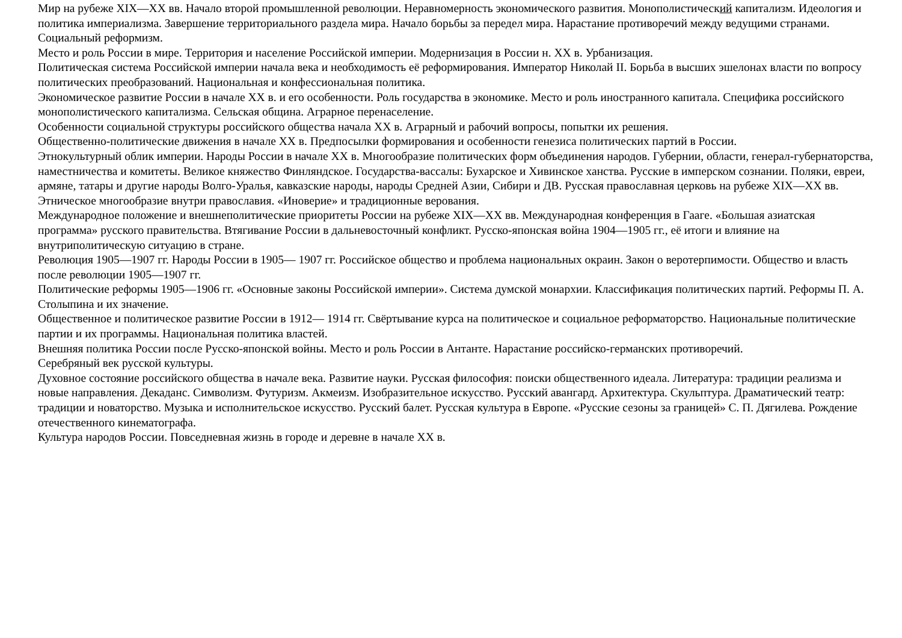Мир на рубеже XIX—XX вв. Начало второй промышленной революции. Неравномерность экономического развития. Монополистический капитализм. Идеология и политика империализма. Завершение территориального раздела мира. Начало борьбы за передел мира. Нарастание противоречий между ведущими странами. Социальный реформизм.
Место и роль России в мире. Территория и население Российской империи. Модернизация в России н. XX в. Урбанизация.
Политическая система Российской империи начала века и необходимость её реформирования. Император Николай II. Борьба в высших эшелонах власти по вопросу политических преобразований. Национальная и конфессиональная политика.
Экономическое развитие России в начале XX в. и его особенности. Роль государства в экономике. Место и роль иностранного капитала. Специфика российского монополистического капитализма. Сельская община. Аграрное перенаселение.
Особенности социальной структуры российского общества начала XX в. Аграрный и рабочий вопросы, попытки их решения.
Общественно-политические движения в начале XX в. Предпосылки формирования и особенности генезиса политических партий в России.
Этнокультурный облик империи. Народы России в начале XX в. Многообразие политических форм объединения народов. Губернии, области, генерал-губернаторства, наместничества и комитеты. Великое княжество Финляндское. Государства-вассалы: Бухарское и Хивинское ханства. Русские в имперском сознании. Поляки, евреи, армяне, татары и другие народы Волго-Уралья, кавказские народы, народы Средней Азии, Сибири и ДВ. Русская православная церковь на рубеже XIX—XX вв. Этническое многообразие внутри православия. «Иноверие» и традиционные верования.
Международное положение и внешнеполитические приоритеты России на рубеже XIX—XX вв. Международная конференция в Гааге. «Большая азиатская программа» русского правительства. Втягивание России в дальневосточный конфликт. Русско-японская война 1904—1905 гг., её итоги и влияние на внутриполитическую ситуацию в стране.
Революция 1905—1907 гг. Народы России в 1905— 1907 гг. Российское общество и проблема национальных окраин. Закон о веротерпимости. Общество и власть после революции 1905—1907 гг.
Политические реформы 1905—1906 гг. «Основные законы Российской империи». Система думской монархии. Классификация политических партий. Реформы П. А. Столыпина и их значение.
Общественное и политическое развитие России в 1912— 1914 гг. Свёртывание курса на политическое и социальное реформаторство. Национальные политические партии и их программы. Национальная политика властей.
Внешняя политика России после Русско-японской войны. Место и роль России в Антанте. Нарастание российско-германских противоречий.
Серебряный век русской культуры.
Духовное состояние российского общества в начале века. Развитие науки. Русская философия: поиски общественного идеала. Литература: традиции реализма и новые направления. Декаданс. Символизм. Футуризм. Акмеизм. Изобразительное искусство. Русский авангард. Архитектура. Скульптура. Драматический театр: традиции и новаторство. Музыка и исполнительское искусство. Русский балет. Русская культура в Европе. «Русские сезоны за границей» С. П. Дягилева. Рождение отечественного кинематографа.
Культура народов России. Повседневная жизнь в городе и деревне в начале XX в.